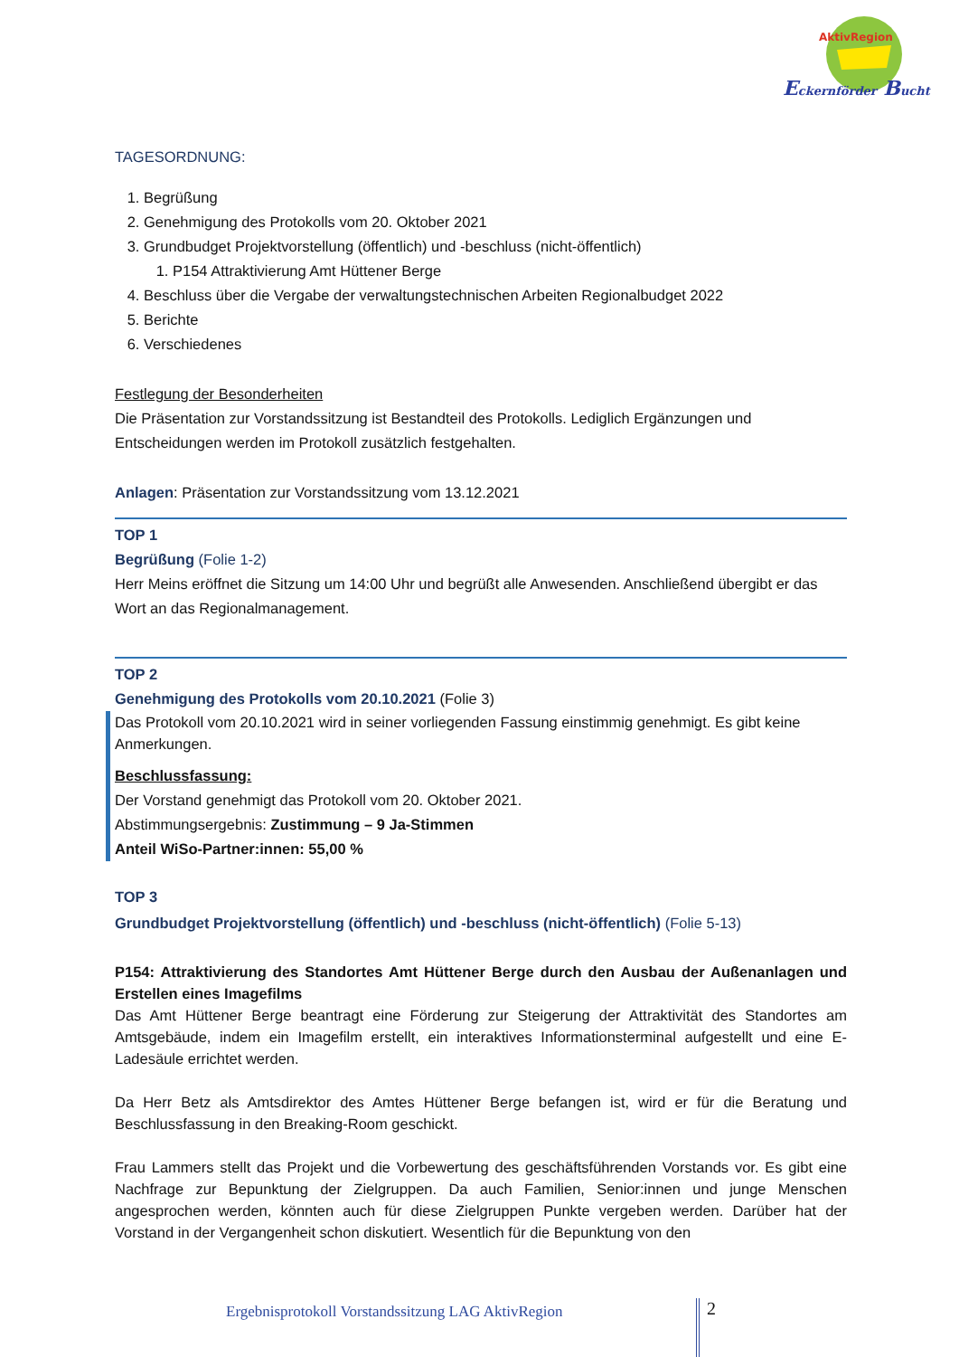AktivRegion
Eckernförder Bucht
TAGESORDNUNG:
1. Begrüßung
2. Genehmigung des Protokolls vom 20. Oktober 2021
3. Grundbudget Projektvorstellung (öffentlich) und -beschluss (nicht-öffentlich)
1. P154 Attraktivierung Amt Hüttener Berge
4. Beschluss über die Vergabe der verwaltungstechnischen Arbeiten Regionalbudget 2022
5. Berichte
6. Verschiedenes
Festlegung der Besonderheiten
Die Präsentation zur Vorstandssitzung ist Bestandteil des Protokolls. Lediglich Ergänzungen und Entscheidungen werden im Protokoll zusätzlich festgehalten.
Anlagen: Präsentation zur Vorstandssitzung vom 13.12.2021
TOP 1
Begrüßung (Folie 1-2)
Herr Meins eröffnet die Sitzung um 14:00 Uhr und begrüßt alle Anwesenden. Anschließend übergibt er das Wort an das Regionalmanagement.
TOP 2
Genehmigung des Protokolls vom 20.10.2021 (Folie 3)
Das Protokoll vom 20.10.2021 wird in seiner vorliegenden Fassung einstimmig genehmigt. Es gibt keine Anmerkungen.
Beschlussfassung:
Der Vorstand genehmigt das Protokoll vom 20. Oktober 2021.
Abstimmungsergebnis: Zustimmung – 9 Ja-Stimmen
Anteil WiSo-Partner:innen: 55,00 %
TOP 3
Grundbudget Projektvorstellung (öffentlich) und -beschluss (nicht-öffentlich) (Folie 5-13)
P154: Attraktivierung des Standortes Amt Hüttener Berge durch den Ausbau der Außenanlagen und Erstellen eines Imagefilms
Das Amt Hüttener Berge beantragt eine Förderung zur Steigerung der Attraktivität des Standortes am Amtsgebäude, indem ein Imagefilm erstellt, ein interaktives Informationsterminal aufgestellt und eine E-Ladesäule errichtet werden.
Da Herr Betz als Amtsdirektor des Amtes Hüttener Berge befangen ist, wird er für die Beratung und Beschlussfassung in den Breaking-Room geschickt.
Frau Lammers stellt das Projekt und die Vorbewertung des geschäftsführenden Vorstands vor. Es gibt eine Nachfrage zur Bepunktung der Zielgruppen. Da auch Familien, Senior:innen und junge Menschen angesprochen werden, könnten auch für diese Zielgruppen Punkte vergeben werden. Darüber hat der Vorstand in der Vergangenheit schon diskutiert. Wesentlich für die Bepunktung von den
Ergebnisprotokoll Vorstandssitzung LAG AktivRegion
2